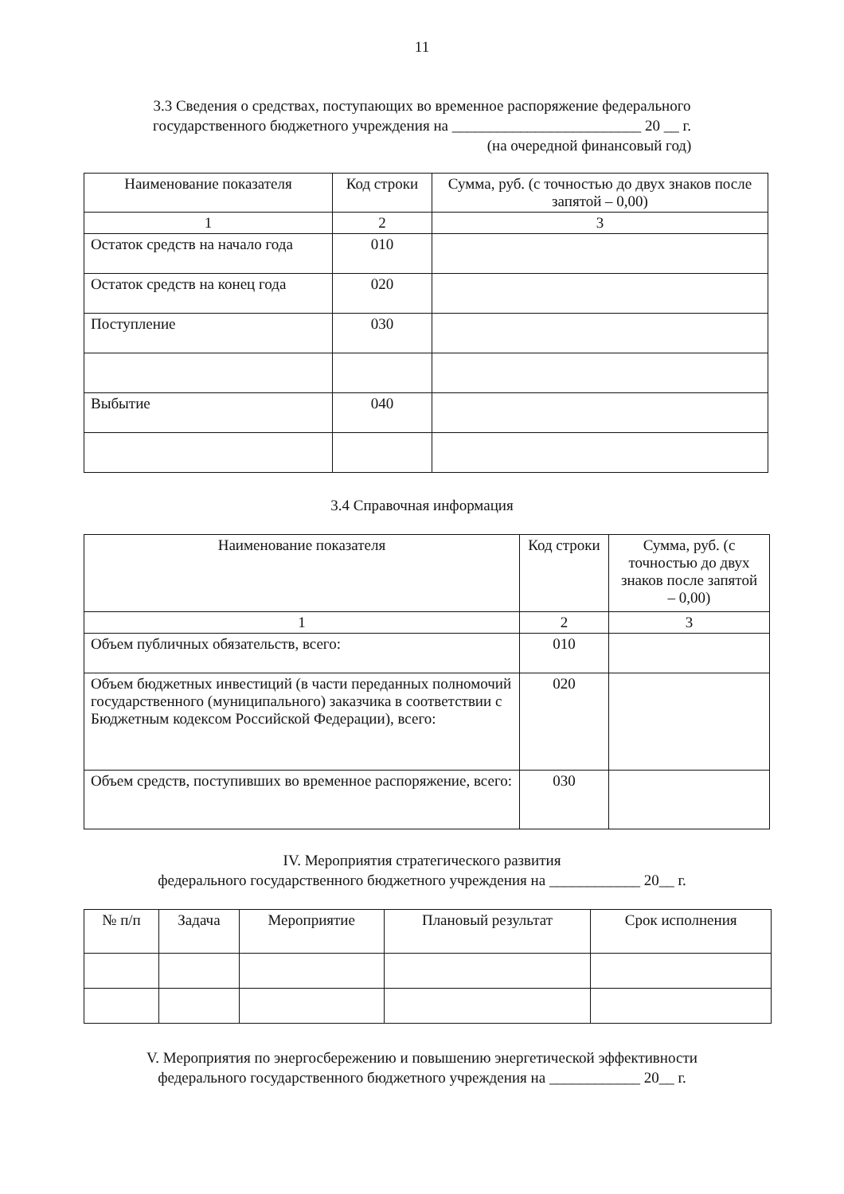11
3.3 Сведения о средствах, поступающих во временное распоряжение федерального
государственного бюджетного учреждения на _________________________ 20 __ г.
(на очередной финансовый год)
| Наименование показателя | Код строки | Сумма, руб. (с точностью до двух знаков после запятой – 0,00) |
| --- | --- | --- |
| 1 | 2 | 3 |
| Остаток средств на начало года | 010 | |
| Остаток средств на конец года | 020 | |
| Поступление | 030 | |
| Выбытие | 040 | |
3.4 Справочная информация
| Наименование показателя | Код строки | Сумма, руб. (с точностью до двух знаков после запятой – 0,00) |
| --- | --- | --- |
| 1 | 2 | 3 |
| Объем публичных обязательств, всего: | 010 | |
| Объем бюджетных инвестиций (в части переданных полномочий государственного (муниципального) заказчика в соответствии с Бюджетным кодексом Российской Федерации), всего: | 020 | |
| Объем средств, поступивших во временное распоряжение, всего: | 030 | |
IV. Мероприятия стратегического развития
федерального государственного бюджетного учреждения на ____________ 20__ г.
| № п/п | Задача | Мероприятие | Плановый результат | Срок исполнения |
| --- | --- | --- | --- | --- |
V. Мероприятия по энергосбережению и повышению энергетической эффективности
федерального государственного бюджетного учреждения на ____________ 20__ г.